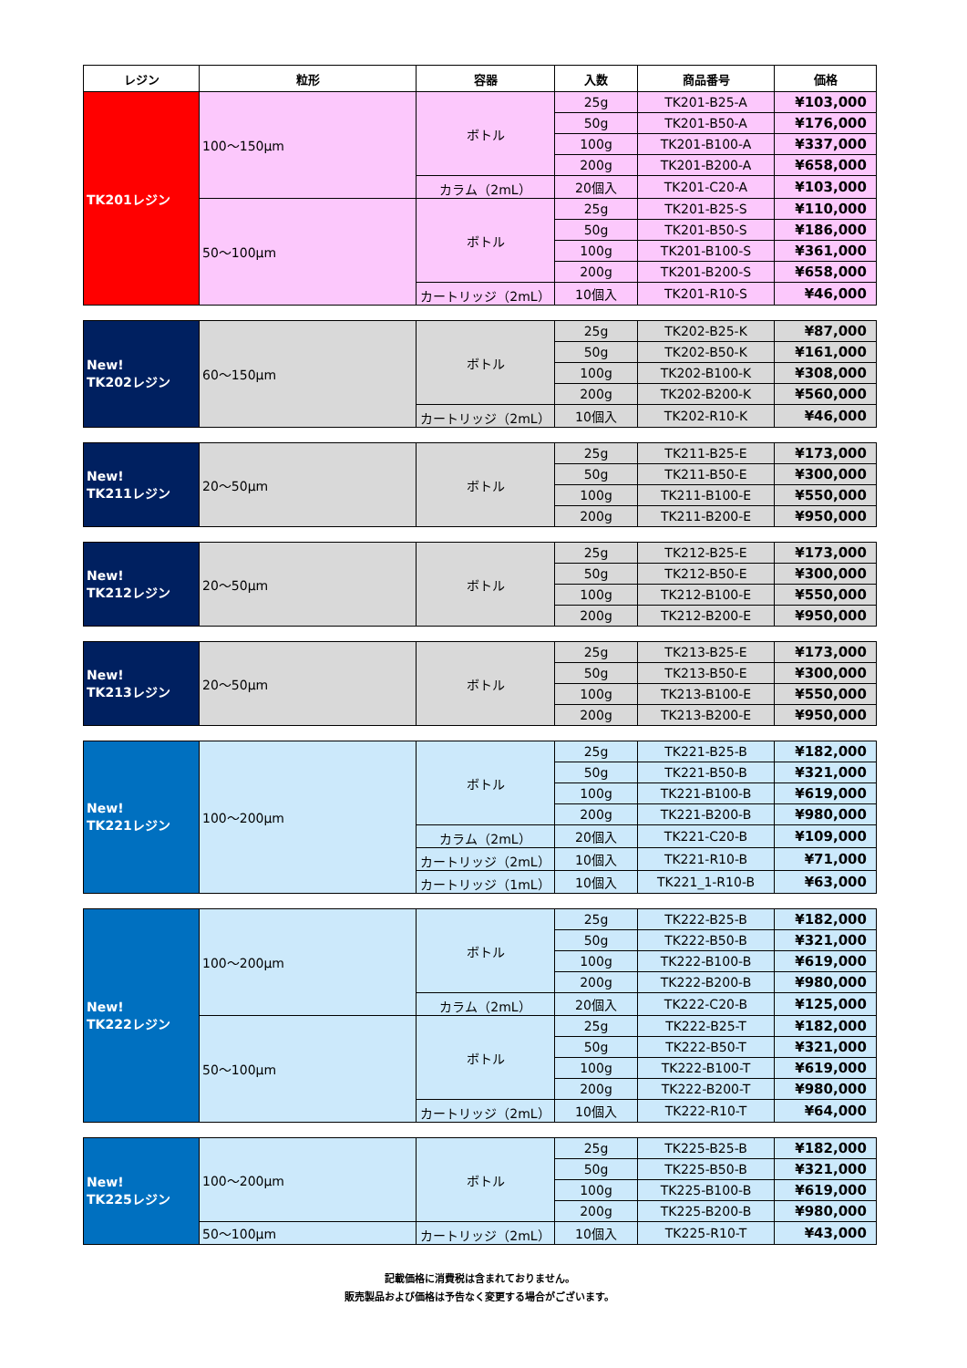| レジン | 粒形 | 容器 | 入数 | 商品番号 | 価格 |
| --- | --- | --- | --- | --- | --- |
| TK201レジン | 100～150μm | ボトル | 25g | TK201-B25-A | ¥103,000 |
| | | | 50g | TK201-B50-A | ¥176,000 |
| | | | 100g | TK201-B100-A | ¥337,000 |
| | | | 200g | TK201-B200-A | ¥658,000 |
| | | カラム（2mL） | 20個入 | TK201-C20-A | ¥103,000 |
| | 50～100μm | ボトル | 25g | TK201-B25-S | ¥110,000 |
| | | | 50g | TK201-B50-S | ¥186,000 |
| | | | 100g | TK201-B100-S | ¥361,000 |
| | | | 200g | TK201-B200-S | ¥658,000 |
| | | カートリッジ（2mL） | 10個入 | TK201-R10-S | ¥46,000 |
| New! TK202レジン | 60～150μm | ボトル | 25g | TK202-B25-K | ¥87,000 |
| | | | 50g | TK202-B50-K | ¥161,000 |
| | | | 100g | TK202-B100-K | ¥308,000 |
| | | | 200g | TK202-B200-K | ¥560,000 |
| | | カートリッジ（2mL） | 10個入 | TK202-R10-K | ¥46,000 |
| New! TK211レジン | 20～50μm | ボトル | 25g | TK211-B25-E | ¥173,000 |
| | | | 50g | TK211-B50-E | ¥300,000 |
| | | | 100g | TK211-B100-E | ¥550,000 |
| | | | 200g | TK211-B200-E | ¥950,000 |
| New! TK212レジン | 20～50μm | ボトル | 25g | TK212-B25-E | ¥173,000 |
| | | | 50g | TK212-B50-E | ¥300,000 |
| | | | 100g | TK212-B100-E | ¥550,000 |
| | | | 200g | TK212-B200-E | ¥950,000 |
| New! TK213レジン | 20～50μm | ボトル | 25g | TK213-B25-E | ¥173,000 |
| | | | 50g | TK213-B50-E | ¥300,000 |
| | | | 100g | TK213-B100-E | ¥550,000 |
| | | | 200g | TK213-B200-E | ¥950,000 |
| New! TK221レジン | 100～200μm | ボトル | 25g | TK221-B25-B | ¥182,000 |
| | | | 50g | TK221-B50-B | ¥321,000 |
| | | | 100g | TK221-B100-B | ¥619,000 |
| | | | 200g | TK221-B200-B | ¥980,000 |
| | | カラム（2mL） | 20個入 | TK221-C20-B | ¥109,000 |
| | | カートリッジ（2mL） | 10個入 | TK221-R10-B | ¥71,000 |
| | | カートリッジ（1mL） | 10個入 | TK221_1-R10-B | ¥63,000 |
| New! TK222レジン | 100～200μm | ボトル | 25g | TK222-B25-B | ¥182,000 |
| | | | 50g | TK222-B50-B | ¥321,000 |
| | | | 100g | TK222-B100-B | ¥619,000 |
| | | | 200g | TK222-B200-B | ¥980,000 |
| | | カラム（2mL） | 20個入 | TK222-C20-B | ¥125,000 |
| | 50～100μm | ボトル | 25g | TK222-B25-T | ¥182,000 |
| | | | 50g | TK222-B50-T | ¥321,000 |
| | | | 100g | TK222-B100-T | ¥619,000 |
| | | | 200g | TK222-B200-T | ¥980,000 |
| | | カートリッジ（2mL） | 10個入 | TK222-R10-T | ¥64,000 |
| New! TK225レジン | 100～200μm | ボトル | 25g | TK225-B25-B | ¥182,000 |
| | | | 50g | TK225-B50-B | ¥321,000 |
| | | | 100g | TK225-B100-B | ¥619,000 |
| | | | 200g | TK225-B200-B | ¥980,000 |
| | 50～100μm | カートリッジ（2mL） | 10個入 | TK225-R10-T | ¥43,000 |
記載価格に消費税は含まれておりません。
販売製品および価格は予告なく変更する場合がございます。